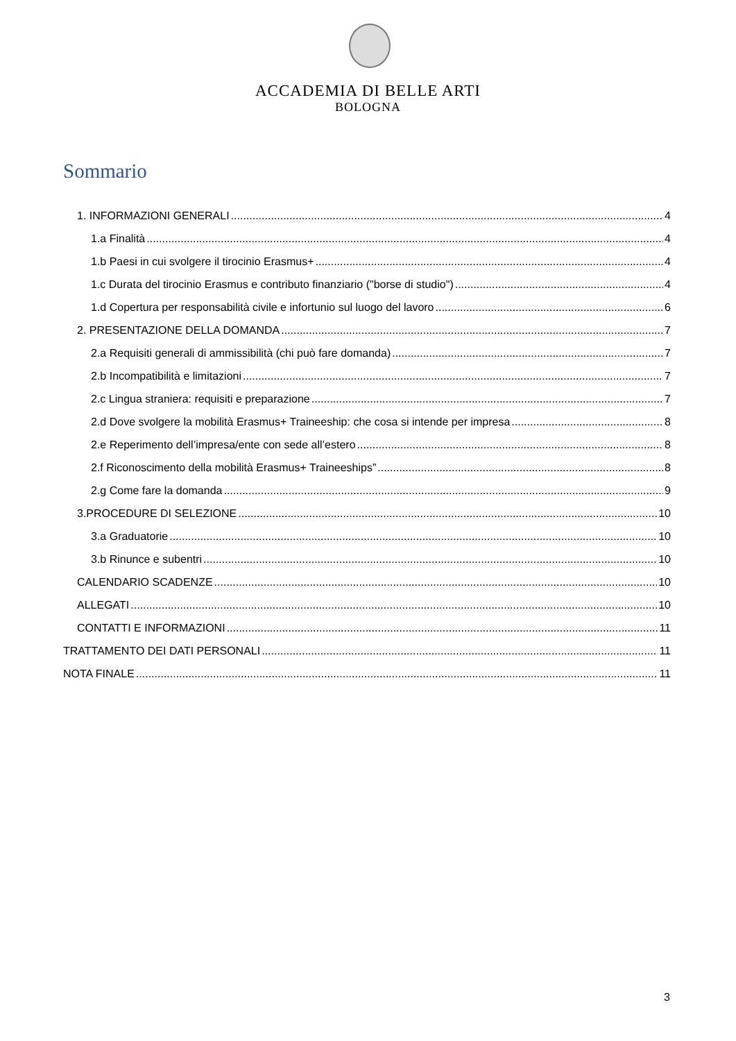ACCADEMIA DI BELLE ARTI
BOLOGNA
Sommario
1. INFORMAZIONI GENERALI 4
1.a Finalità 4
1.b Paesi in cui svolgere il tirocinio Erasmus+ 4
1.c Durata del tirocinio Erasmus e contributo finanziario ("borse di studio") 4
1.d Copertura per responsabilità civile e infortunio sul luogo del lavoro 6
2. PRESENTAZIONE DELLA DOMANDA 7
2.a Requisiti generali di ammissibilità (chi può fare domanda) 7
2.b Incompatibilità e limitazioni 7
2.c Lingua straniera: requisiti e preparazione 7
2.d Dove svolgere la mobilità Erasmus+ Traineeship: che cosa si intende per impresa 8
2.e Reperimento dell’impresa/ente con sede all’estero 8
2.f Riconoscimento della mobilità Erasmus+ Traineeships” 8
2.g Come fare la domanda 9
3.PROCEDURE DI SELEZIONE 10
3.a Graduatorie 10
3.b Rinunce e subentri 10
CALENDARIO SCADENZE 10
ALLEGATI 10
CONTATTI E INFORMAZIONI 11
TRATTAMENTO DEI DATI PERSONALI 11
NOTA FINALE 11
3